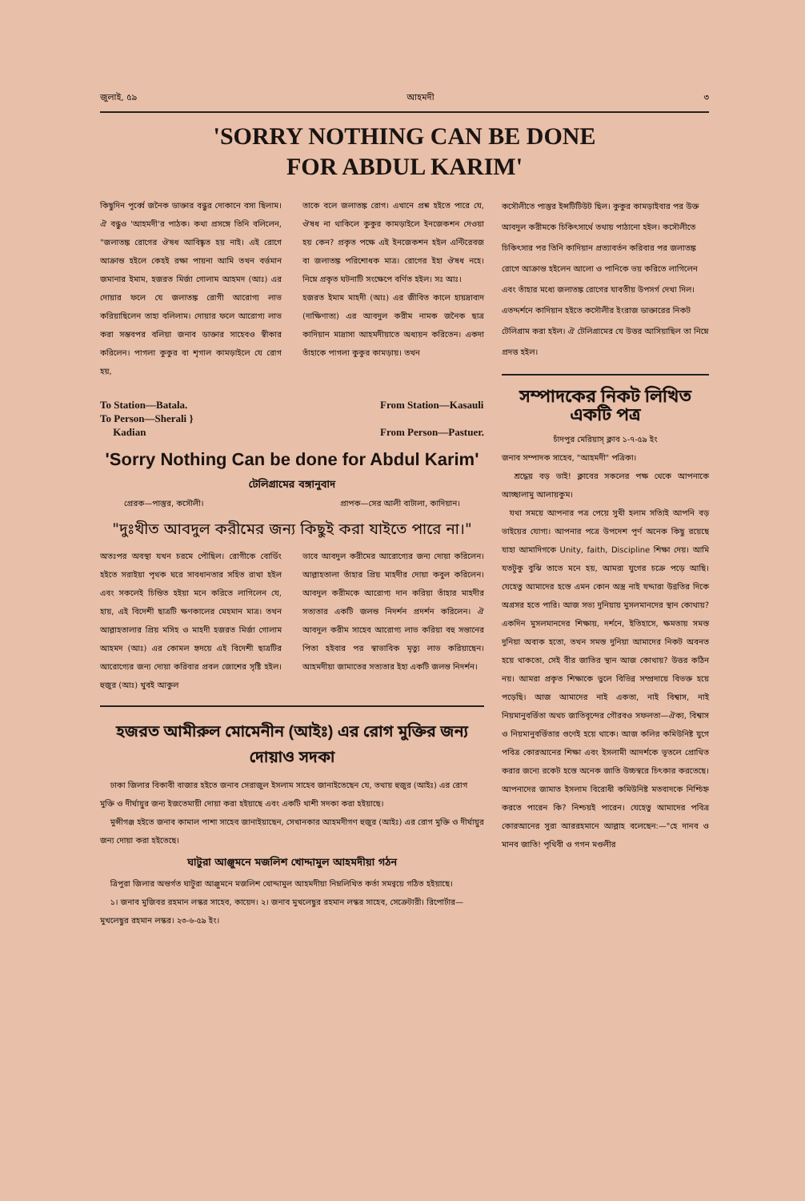জুলাই, ৫৯ আহমদী ৩
'SORRY NOTHING CAN BE DONE
FOR ABDUL KARIM'
কিছুদিন পূর্ব্বে জনৈক ডাক্তার বন্ধুর দোকানে বসা ছিলাম। ঐ বন্ধুও 'আহমদী'র পাঠক। কথা প্রসঙ্গে তিনি বলিলেন, "জলাতঙ্ক রোগের ঔষধ আবিষ্কৃত হয় নাই। এই রোগে আক্রান্ত হইলে কেহই রক্ষা পায়না আমি তখন বর্ত্তমান জমানার ইমাম, হজরত মির্জা গোলাম আহমদ (আঃ) এর দোয়ার ফলে যে জলাতঙ্ক রোগী আরোগ্য লাভ করিয়াছিলেন তাহা বলিলাম। দোয়ার ফলে আরোগ্য লাভ করা সম্ভবপর বলিয়া জনাব ডাক্তার সাহেবও স্বীকার করিলেন। পাগলা কুকুর বা শৃগাল কামড়াইলে যে রোগ হয়,
তাকে বলে জলাতঙ্ক রোগ। এখানে প্রশ্ন হইতে পারে যে, ঔষধ না থাকিলে কুকুর কামড়াইলে ইনজেকশন দেওয়া হয় কেন? প্রকৃত পক্ষে এই ইনজেকশন হইল এন্টিরেবজ বা জলাতঙ্ক পরিশোধক মাত্র। রোগের ইহা ঔষধ নহে। নিম্নে প্রকৃত ঘটনাটি সংক্ষেপে বর্ণিত হইল। সঃ আঃ।
হজরত ইমাম মাহদী (আঃ) এর জীবিত কালে হায়দ্রাবাদ (দাক্ষিণাত্য) এর আবদুল করীম নামক জনৈক ছাত্র কাদিয়ান মাদ্রাসা আহমদীয়াতে অধ্যয়ন করিতেন। একদা তাঁহাকে পাগলা কুকুর কামড়ায়। তখন
To Station—Batala.
To Person—Sherali }
Kadian
From Station—Kasauli
From Person—Pastuer.
'Sorry Nothing Can be done for Abdul Karim'
টেলিগ্রামের বঙ্গানুবাদ
প্রেরক—পাস্তুর, কসৌলী। প্রাপক—সের আলী বাটালা, কাদিয়ান।
"দুঃখীত আবদুল করীমের জন্য কিছুই করা যাইতে পারে না।"
অতঃপর অবস্থা যখন চরমে পৌছিল। রোগীকে বোর্ডিং হইতে সরাইয়া পৃথক ঘরে সাবধানতার সহিত রাখা হইল এবং সকলেই চিন্তিত হইয়া মনে করিতে লাগিলেন যে, হায়, এই বিদেশী ছাত্রটি ক্ষণকালের মেহমান মাত্র। তখন আল্লাহতালার প্রিয় মসিহ ও মাহদী হজরত মির্জা গোলাম আহমদ (আঃ) এর কোমল হৃদয়ে এই বিদেশী ছাত্রটির আরোগ্যের জন্য দোয়া করিবার প্রবল জোশের সৃষ্টি হইল। হুজুর (আঃ) খুবই আকুল
ভাবে আবদুল করীমের আরোগ্যের জন্য দোয়া করিলেন। আল্লাহতালা তাঁহার প্রিয় মাহদীর দোয়া কবুল করিলেন। আবদুল করীমকে আরোগ্য দান করিয়া তাঁহার মাহদীর সত্যতার একটি জলন্ত নিদর্শন প্রদর্শন করিলেন। ঐ আবদুল করীম সাহেব আরোগ্য লাভ করিয়া বহু সন্তানের পিতা হইবার পর স্বাভাবিক মৃত্যু লাভ করিয়াছেন। আহমদীয়া জামাতের সত্যতার ইহা একটি জলন্ত নিদর্শন।
হজরত আমীরুল মোমেনীন (আইঃ) এর রোগ মুক্তির জন্য দোয়াও সদকা
ঢাকা জিলার বিকাবী বাজার হইতে জনাব সেরাজুল ইসলাম সাহেব জানাইতেছেন যে, তথায় হুজুর (আইঃ) এর রোগ মুক্তি ও দীর্ঘায়ুর জন্য ইজতেমায়ী দোয়া করা হইয়াছে এবং একটি খাশী সদকা করা হইয়াছে।
মুন্সীগঞ্জ হইতে জনাব কামাল পাশা সাহেব জানাইয়াছেন, সেখানকার আহমদীগণ হুজুর (আইঃ) এর রোগ মুক্তি ও দীর্ঘায়ুর জন্য দোয়া করা হইতেছে।
ঘাটুরা আঞ্জুমনে মজলিশ খোদ্দামুল আহমদীয়া গঠন
ত্রিপুরা জিলার অন্তর্গত ঘাটুরা আঞ্জুমনে মজলিশ খোদ্দামুল আহমদীয়া নিম্নলিখিত কর্তা সমন্বয়ে গঠিত হইয়াছে।
১। জনাব মুজিবর রহমান লস্কর সাহেব, কায়েদ। ২। জনাব মুখলেছুর রহমান লস্কর সাহেব, সেক্রেটারী। রিপোর্টার—মুখলেছুর রহমান লস্কর। ২৩-৬-৫৯ ইং।
কসৌলীতে পাস্তুর ইন্সটিটিউট ছিল। কুকুর কামড়াইবার পর উক্ত আবদুল করীমকে চিকিৎসার্থে তথায় পাঠানো হইল। কসৌলীতে চিকিৎসার পর তিনি কাদিয়ান প্রত্যাবর্তন করিবার পর জলাতঙ্ক রোগে আক্রান্ত হইলেন আলো ও পানিকে ভয় করিতে লাগিলেন এবং তাঁহার মধ্যে জলাতঙ্ক রোগের যাবতীয় উপসর্গ দেখা দিল। এতদ্দর্শনে কাদিয়ান হইতে কসৌলীর ইংরাজ ডাক্তারের নিকট টেলিগ্রাম করা হইল। ঐ টেলিগ্রামের যে উত্তর আসিয়াছিল তা নিম্নে প্রদত্ত হইল।
সম্পাদকের নিকট লিখিত একটি পত্র
চাঁদপুর মেরিয়াস্ ক্লাব ১-৭-৫৯ ইং
জনাব সম্পাদক সাহেব, "আহমদী" পত্রিকা।
শ্রদ্ধেয় বড় ভাই! ক্লাবের সকলের পক্ষ থেকে আপনাকে আচ্ছালামু আলায়কুম।
যথা সময়ে আপনার পত্র পেয়ে সুখী হলাম সত্যিই আপনি বড় ভাইয়ের যোগ্য। আপনার পত্রে উপদেশ পূর্ণ অনেক কিছু রয়েছে যাহা আমাদিগকে Unity, faith, Discipline শিক্ষা দেয়। আমি যতটুকু বুঝি তাতে মনে হয়, আমরা যুগের চক্রে পড়ে আছি। যেহেতু আমাদের হস্তে এমন কোন অস্ত্র নাই যদ্দারা উন্নতির দিকে অগ্রসর হতে পারি। আজ সভ্য দুনিয়ায় মুসলমানদের স্থান কোথায়? একদিন মুসলমানদের শিক্ষায়, দর্শনে, ইতিহাসে, ক্ষমতায় সমস্ত দুনিয়া অবাক হতো, তখন সমস্ত দুনিয়া আমাদের নিকট অবনত হয়ে থাকতো, সেই বীর জাতির স্থান আজ কোথায়? উত্তর কঠিন নয়। আমরা প্রকৃত শিক্ষাকে ভুলে বিভিন্ন সম্প্রদায়ে বিভক্ত হয়ে পড়েছি। আজ আমাদের নাই একতা, নাই বিশ্বাস, নাই নিয়মানুবর্ত্তিতা অথচ জাতিবৃন্দের গৌরবও সফলতা—ঐক্য, বিশ্বাস ও নিয়মানুবর্ত্তিতার গুণেই হয়ে থাকে। আজ কলির কমিউনিষ্ট যুগে পবিত্র কোরআনের শিক্ষা এবং ইসলামী আদর্শকে ভূতলে প্রোথিত করার জন্যে রকেট হস্তে অনেক জাতি উচ্চস্বরে চিৎকার করতেছে। আপনাদের জামাত ইসলাম বিরোধী কমিউনিষ্ট মতবাদকে নিশ্চিহ্ন করতে পারেন কি? নিশ্চয়ই পারেন। যেহেতু আমাদের পবিত্র কোরআনের সুরা আররহমানে আল্লাহ বলেছেন:—"হে দানব ও মানব জাতি! পৃথিবী ও গগন মণ্ডলীর